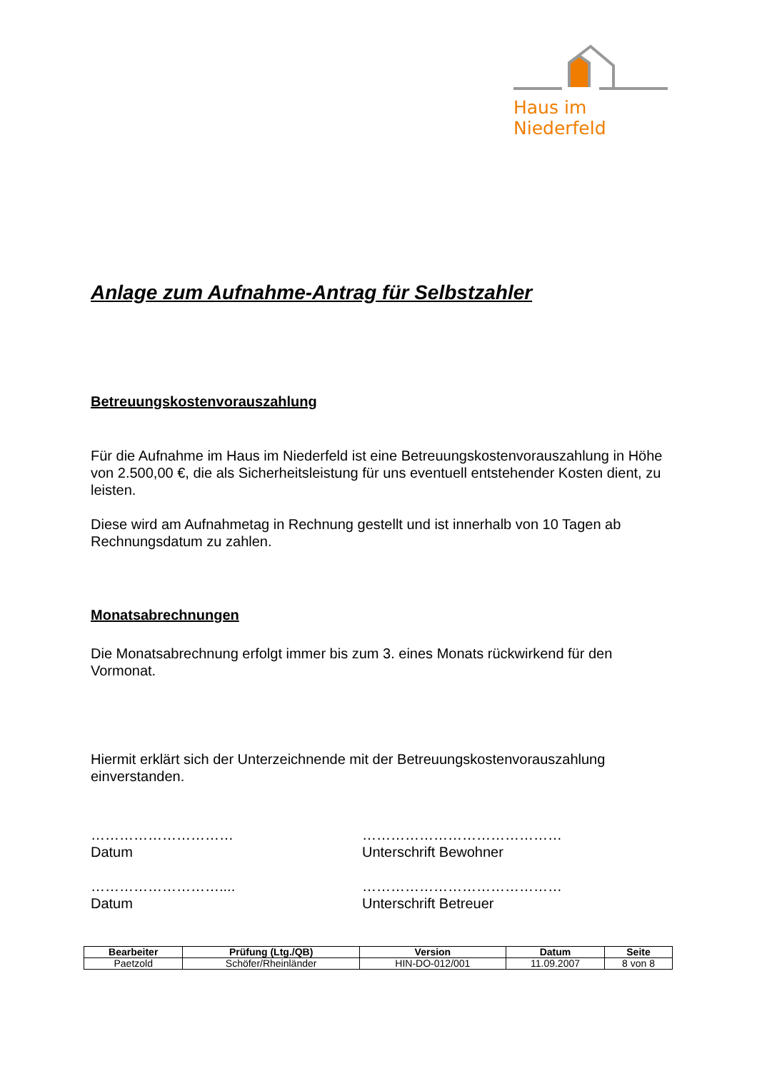Haus im Niederfeld
Anlage zum Aufnahme-Antrag für Selbstzahler
Betreuungskostenvorauszahlung
Für die Aufnahme im Haus im Niederfeld ist eine Betreuungskostenvorauszahlung in Höhe von 2.500,00 €, die als Sicherheitsleistung für uns eventuell entstehender Kosten dient, zu leisten.
Diese wird am Aufnahmetag in Rechnung gestellt und ist innerhalb von 10 Tagen ab Rechnungsdatum zu zahlen.
Monatsabrechnungen
Die Monatsabrechnung erfolgt immer bis zum 3. eines Monats rückwirkend für den Vormonat.
Hiermit erklärt sich der Unterzeichnende mit der Betreuungskostenvorauszahlung einverstanden.
…………………………
Datum
……………………………………
Unterschrift Bewohner
………………………....
Datum
……………………………………
Unterschrift Betreuer
| Bearbeiter | Prüfung (Ltg./QB) | Version | Datum | Seite |
| --- | --- | --- | --- | --- |
| Paetzold | Schöfer/Rheinländer | HIN-DO-012/001 | 11.09.2007 | 8 von 8 |